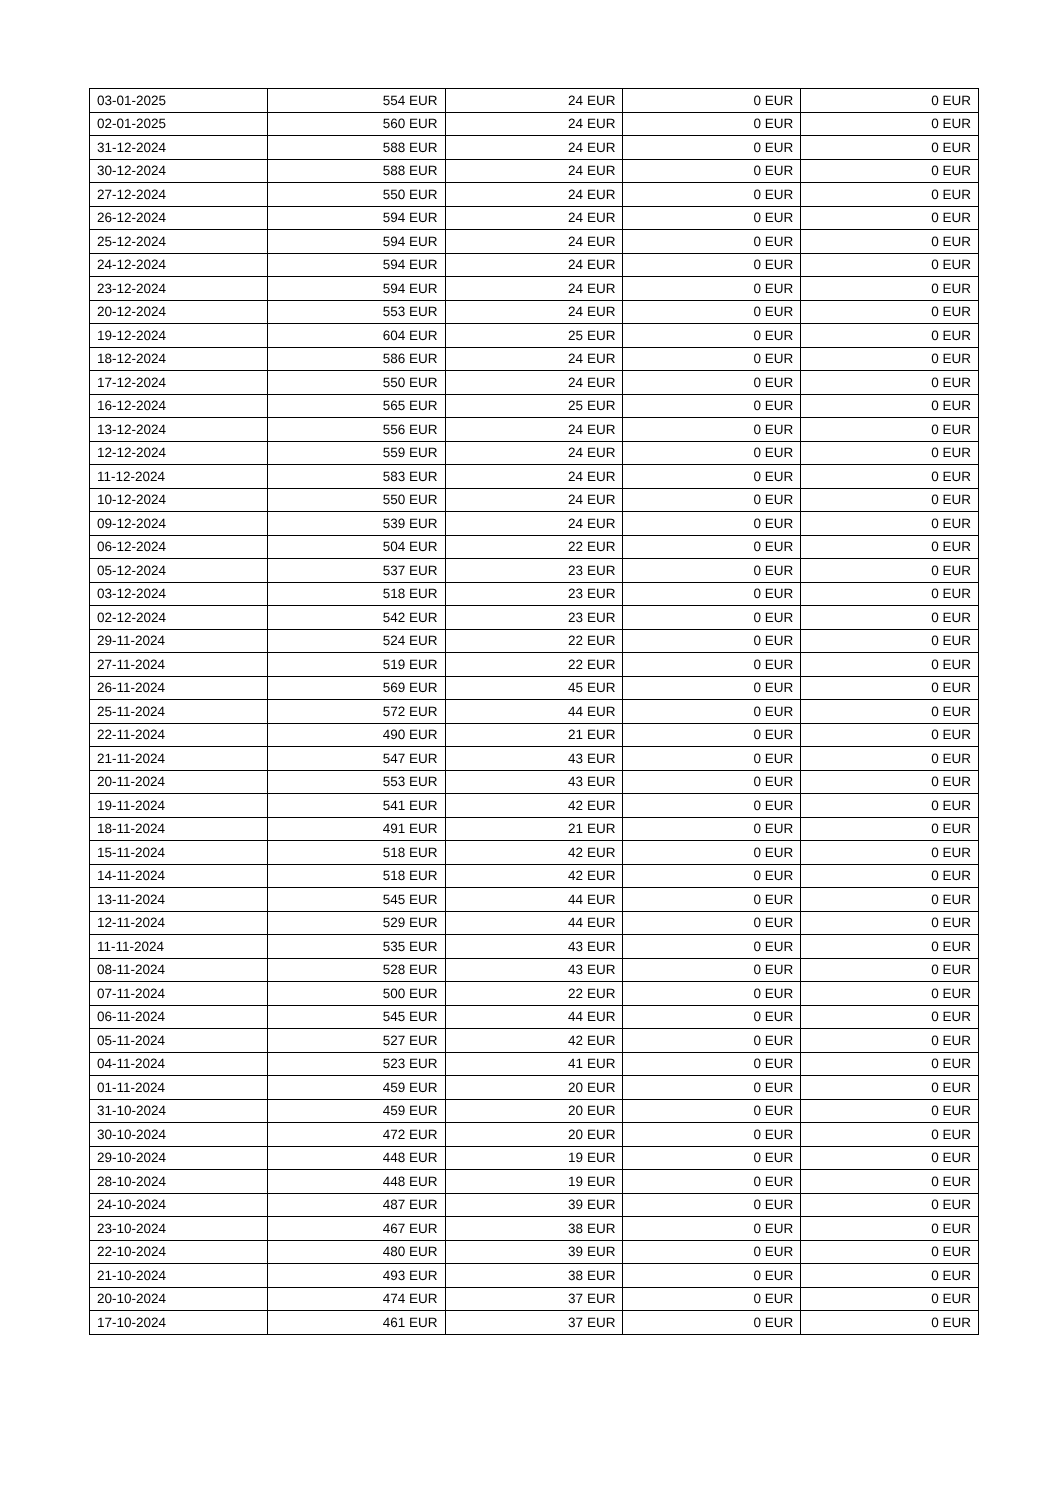| 03-01-2025 | 554 EUR | 24 EUR | 0 EUR | 0 EUR |
| 02-01-2025 | 560 EUR | 24 EUR | 0 EUR | 0 EUR |
| 31-12-2024 | 588 EUR | 24 EUR | 0 EUR | 0 EUR |
| 30-12-2024 | 588 EUR | 24 EUR | 0 EUR | 0 EUR |
| 27-12-2024 | 550 EUR | 24 EUR | 0 EUR | 0 EUR |
| 26-12-2024 | 594 EUR | 24 EUR | 0 EUR | 0 EUR |
| 25-12-2024 | 594 EUR | 24 EUR | 0 EUR | 0 EUR |
| 24-12-2024 | 594 EUR | 24 EUR | 0 EUR | 0 EUR |
| 23-12-2024 | 594 EUR | 24 EUR | 0 EUR | 0 EUR |
| 20-12-2024 | 553 EUR | 24 EUR | 0 EUR | 0 EUR |
| 19-12-2024 | 604 EUR | 25 EUR | 0 EUR | 0 EUR |
| 18-12-2024 | 586 EUR | 24 EUR | 0 EUR | 0 EUR |
| 17-12-2024 | 550 EUR | 24 EUR | 0 EUR | 0 EUR |
| 16-12-2024 | 565 EUR | 25 EUR | 0 EUR | 0 EUR |
| 13-12-2024 | 556 EUR | 24 EUR | 0 EUR | 0 EUR |
| 12-12-2024 | 559 EUR | 24 EUR | 0 EUR | 0 EUR |
| 11-12-2024 | 583 EUR | 24 EUR | 0 EUR | 0 EUR |
| 10-12-2024 | 550 EUR | 24 EUR | 0 EUR | 0 EUR |
| 09-12-2024 | 539 EUR | 24 EUR | 0 EUR | 0 EUR |
| 06-12-2024 | 504 EUR | 22 EUR | 0 EUR | 0 EUR |
| 05-12-2024 | 537 EUR | 23 EUR | 0 EUR | 0 EUR |
| 03-12-2024 | 518 EUR | 23 EUR | 0 EUR | 0 EUR |
| 02-12-2024 | 542 EUR | 23 EUR | 0 EUR | 0 EUR |
| 29-11-2024 | 524 EUR | 22 EUR | 0 EUR | 0 EUR |
| 27-11-2024 | 519 EUR | 22 EUR | 0 EUR | 0 EUR |
| 26-11-2024 | 569 EUR | 45 EUR | 0 EUR | 0 EUR |
| 25-11-2024 | 572 EUR | 44 EUR | 0 EUR | 0 EUR |
| 22-11-2024 | 490 EUR | 21 EUR | 0 EUR | 0 EUR |
| 21-11-2024 | 547 EUR | 43 EUR | 0 EUR | 0 EUR |
| 20-11-2024 | 553 EUR | 43 EUR | 0 EUR | 0 EUR |
| 19-11-2024 | 541 EUR | 42 EUR | 0 EUR | 0 EUR |
| 18-11-2024 | 491 EUR | 21 EUR | 0 EUR | 0 EUR |
| 15-11-2024 | 518 EUR | 42 EUR | 0 EUR | 0 EUR |
| 14-11-2024 | 518 EUR | 42 EUR | 0 EUR | 0 EUR |
| 13-11-2024 | 545 EUR | 44 EUR | 0 EUR | 0 EUR |
| 12-11-2024 | 529 EUR | 44 EUR | 0 EUR | 0 EUR |
| 11-11-2024 | 535 EUR | 43 EUR | 0 EUR | 0 EUR |
| 08-11-2024 | 528 EUR | 43 EUR | 0 EUR | 0 EUR |
| 07-11-2024 | 500 EUR | 22 EUR | 0 EUR | 0 EUR |
| 06-11-2024 | 545 EUR | 44 EUR | 0 EUR | 0 EUR |
| 05-11-2024 | 527 EUR | 42 EUR | 0 EUR | 0 EUR |
| 04-11-2024 | 523 EUR | 41 EUR | 0 EUR | 0 EUR |
| 01-11-2024 | 459 EUR | 20 EUR | 0 EUR | 0 EUR |
| 31-10-2024 | 459 EUR | 20 EUR | 0 EUR | 0 EUR |
| 30-10-2024 | 472 EUR | 20 EUR | 0 EUR | 0 EUR |
| 29-10-2024 | 448 EUR | 19 EUR | 0 EUR | 0 EUR |
| 28-10-2024 | 448 EUR | 19 EUR | 0 EUR | 0 EUR |
| 24-10-2024 | 487 EUR | 39 EUR | 0 EUR | 0 EUR |
| 23-10-2024 | 467 EUR | 38 EUR | 0 EUR | 0 EUR |
| 22-10-2024 | 480 EUR | 39 EUR | 0 EUR | 0 EUR |
| 21-10-2024 | 493 EUR | 38 EUR | 0 EUR | 0 EUR |
| 20-10-2024 | 474 EUR | 37 EUR | 0 EUR | 0 EUR |
| 17-10-2024 | 461 EUR | 37 EUR | 0 EUR | 0 EUR |